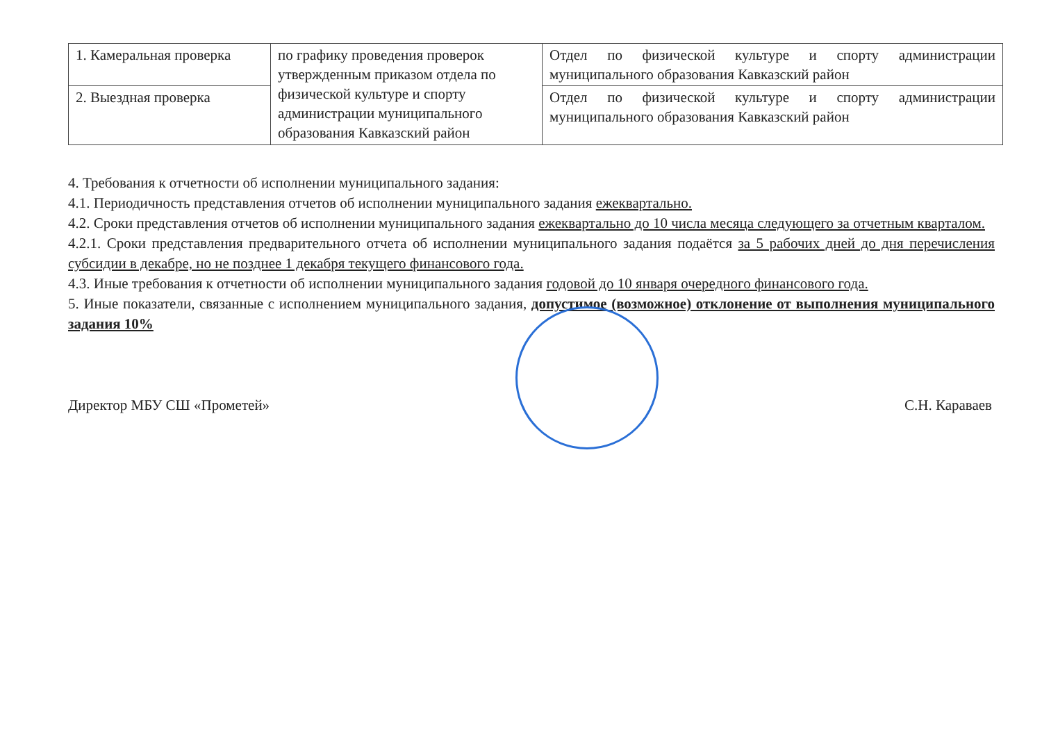| 1. Камеральная проверка | по графику проведения проверок утвержденным приказом отдела по физической культуре и спорту администрации муниципального образования Кавказский район | Отдел по физической культуре и спорту администрации муниципального образования Кавказский район |
| 2. Выездная проверка | | Отдел по физической культуре и спорту администрации муниципального образования Кавказский район |
4. Требования к отчетности об исполнении муниципального задания:
4.1. Периодичность представления отчетов об исполнении муниципального задания ежеквартально.
4.2. Сроки представления отчетов об исполнении муниципального задания ежеквартально до 10 числа месяца следующего за отчетным кварталом.
4.2.1. Сроки представления предварительного отчета об исполнении муниципального задания подаётся за 5 рабочих дней до дня перечисления субсидии в декабре, но не позднее 1 декабря текущего финансового года.
4.3. Иные требования к отчетности об исполнении муниципального задания годовой до 10 января очередного финансового года.
5. Иные показатели, связанные с исполнением муниципального задания, допустимое (возможное) отклонение от выполнения муниципального задания 10%
Директор МБУ СШ «Прометей» С.Н. Караваев